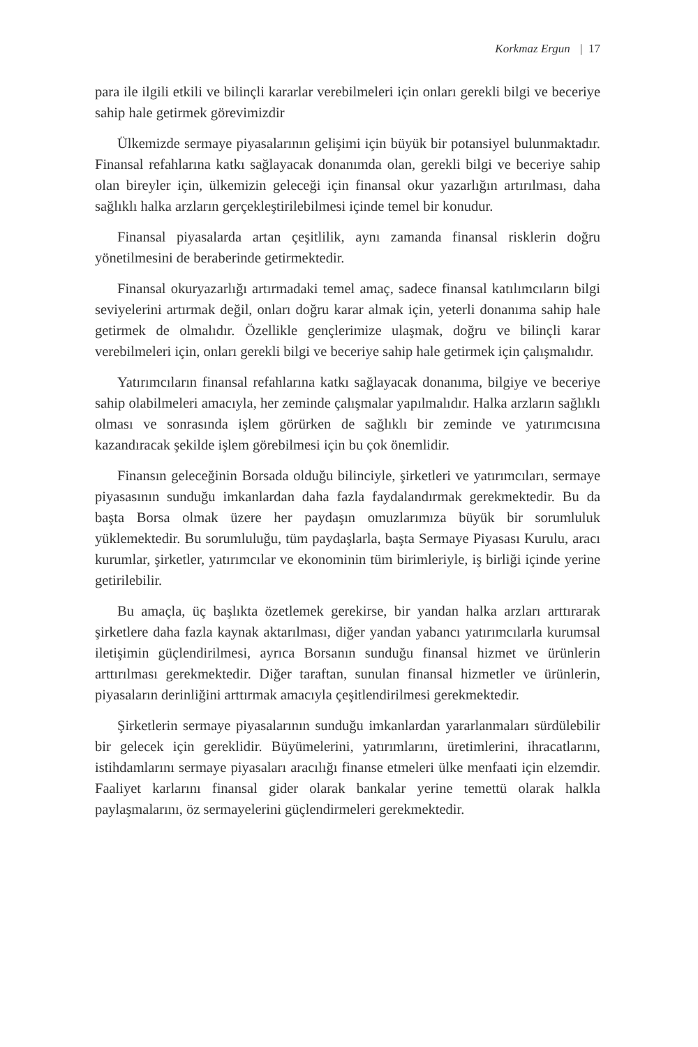Korkmaz Ergun | 17
para ile ilgili etkili ve bilinçli kararlar verebilmeleri için onları gerekli bilgi ve beceriye sahip hale getirmek görevimizdir
Ülkemizde sermaye piyasalarının gelişimi için büyük bir potansiyel bulunmaktadır. Finansal refahlarına katkı sağlayacak donanımda olan, gerekli bilgi ve beceriye sahip olan bireyler için, ülkemizin geleceği için finansal okur yazarlığın artırılması, daha sağlıklı halka arzların gerçekleştirilebilmesi içinde temel bir konudur.
Finansal piyasalarda artan çeşitlilik, aynı zamanda finansal risklerin doğru yönetilmesini de beraberinde getirmektedir.
Finansal okuryazarlığı artırmadaki temel amaç, sadece finansal katılımcıların bilgi seviyelerini artırmak değil, onları doğru karar almak için, yeterli donanıma sahip hale getirmek de olmalıdır. Özellikle gençlerimize ulaşmak, doğru ve bilinçli karar verebilmeleri için, onları gerekli bilgi ve beceriye sahip hale getirmek için çalışmalıdır.
Yatırımcıların finansal refahlarına katkı sağlayacak donanıma, bilgiye ve beceriye sahip olabilmeleri amacıyla, her zeminde çalışmalar yapılmalıdır. Halka arzların sağlıklı olması ve sonrasında işlem görürken de sağlıklı bir zeminde ve yatırımcısına kazandıracak şekilde işlem görebilmesi için bu çok önemlidir.
Finansın geleceğinin Borsada olduğu bilinciyle, şirketleri ve yatırımcıları, sermaye piyasasının sunduğu imkanlardan daha fazla faydalandırmak gerekmektedir. Bu da başta Borsa olmak üzere her paydaşın omuzlarımıza büyük bir sorumluluk yüklemektedir. Bu sorumluluğu, tüm paydaşlarla, başta Sermaye Piyasası Kurulu, aracı kurumlar, şirketler, yatırımcılar ve ekonominin tüm birimleriyle, iş birliği içinde yerine getirilebilir.
Bu amaçla, üç başlıkta özetlemek gerekirse, bir yandan halka arzları arttırarak şirketlere daha fazla kaynak aktarılması, diğer yandan yabancı yatırımcılarla kurumsal iletişimin güçlendirilmesi, ayrıca Borsanın sunduğu finansal hizmet ve ürünlerin arttırılması gerekmektedir. Diğer taraftan, sunulan finansal hizmetler ve ürünlerin, piyasaların derinliğini arttırmak amacıyla çeşitlendirilmesi gerekmektedir.
Şirketlerin sermaye piyasalarının sunduğu imkanlardan yararlanmaları sürdülebilir bir gelecek için gereklidir. Büyümelerini, yatırımlarını, üretimlerini, ihracatlarını, istihdamlarını sermaye piyasaları aracılığı finanse etmeleri ülke menfaati için elzemdir. Faaliyet karlarını finansal gider olarak bankalar yerine temettü olarak halkla paylaşmalarını, öz sermayelerini güçlendirmeleri gerekmektedir.